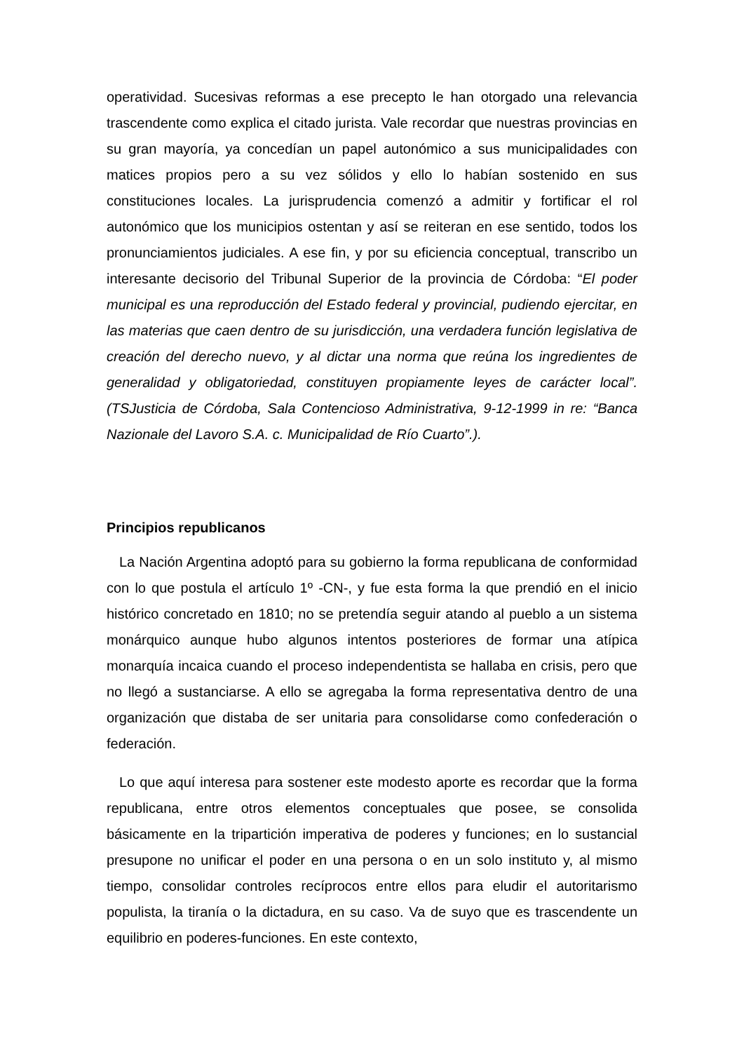operatividad. Sucesivas reformas a ese precepto le han otorgado una relevancia trascendente como explica el citado jurista. Vale recordar que nuestras provincias en su gran mayoría, ya concedían un papel autonómico a sus municipalidades con matices propios pero a su vez sólidos y ello lo habían sostenido en sus constituciones locales. La jurisprudencia comenzó a admitir y fortificar el rol autonómico que los municipios ostentan y así se reiteran en ese sentido, todos los pronunciamientos judiciales. A ese fin, y por su eficiencia conceptual, transcribo un interesante decisorio del Tribunal Superior de la provincia de Córdoba: “El poder municipal es una reproducción del Estado federal y provincial, pudiendo ejercitar, en las materias que caen dentro de su jurisdicción, una verdadera función legislativa de creación del derecho nuevo, y al dictar una norma que reúna los ingredientes de generalidad y obligatoriedad, constituyen propiamente leyes de carácter local”. (TSJusticia de Córdoba, Sala Contencioso Administrativa, 9-12-1999 in re: “Banca Nazionale del Lavoro S.A. c. Municipalidad de Río Cuarto”.).
Principios republicanos
La Nación Argentina adoptó para su gobierno la forma republicana de conformidad con lo que postula el artículo 1º -CN-, y fue esta forma la que prendió en el inicio histórico concretado en 1810; no se pretendía seguir atando al pueblo a un sistema monárquico aunque hubo algunos intentos posteriores de formar una atípica monarquía incaica cuando el proceso independentista se hallaba en crisis, pero que no llegó a sustanciarse. A ello se agregaba la forma representativa dentro de una organización que distaba de ser unitaria para consolidarse como confederación o federación.
Lo que aquí interesa para sostener este modesto aporte es recordar que la forma republicana, entre otros elementos conceptuales que posee, se consolida básicamente en la tripartición imperativa de poderes y funciones; en lo sustancial presupone no unificar el poder en una persona o en un solo instituto y, al mismo tiempo, consolidar controles recíprocos entre ellos para eludir el autoritarismo populista, la tiranía o la dictadura, en su caso. Va de suyo que es trascendente un equilibrio en poderes-funciones. En este contexto,